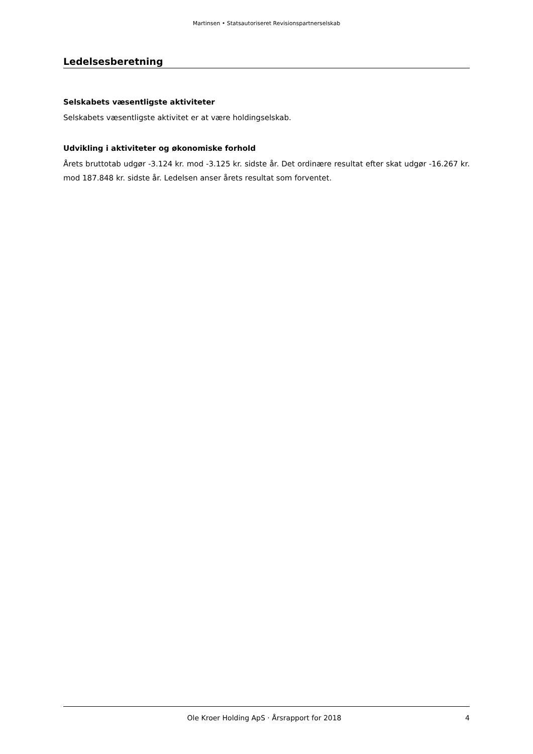Martinsen • Statsautoriseret Revisionspartnerselskab
Ledelsesberetning
Selskabets væsentligste aktiviteter
Selskabets væsentligste aktivitet er at være holdingselskab.
Udvikling i aktiviteter og økonomiske forhold
Årets bruttotab udgør -3.124 kr. mod -3.125 kr. sidste år. Det ordinære resultat efter skat udgør -16.267 kr. mod 187.848 kr. sidste år. Ledelsen anser årets resultat som forventet.
Ole Kroer Holding ApS · Årsrapport for 2018 4